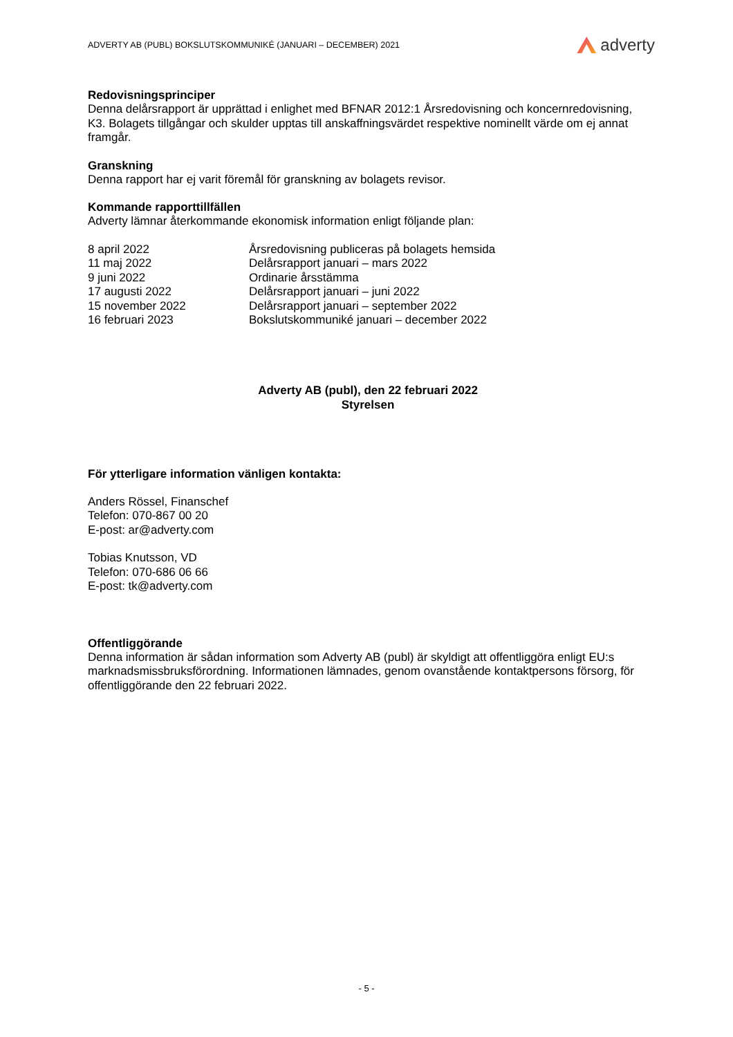ADVERTY AB (PUBL) BOKSLUTSKOMMUNIKÉ (JANUARI – DECEMBER) 2021 adverty
Redovisningsprinciper
Denna delårsrapport är upprättad i enlighet med BFNAR 2012:1 Årsredovisning och koncernredovisning, K3. Bolagets tillgångar och skulder upptas till anskaffningsvärdet respektive nominellt värde om ej annat framgår.
Granskning
Denna rapport har ej varit föremål för granskning av bolagets revisor.
Kommande rapporttillfällen
Adverty lämnar återkommande ekonomisk information enligt följande plan:
| 8 april 2022 | Årsredovisning publiceras på bolagets hemsida |
| 11 maj 2022 | Delårsrapport januari – mars 2022 |
| 9 juni 2022 | Ordinarie årsstämma |
| 17 augusti 2022 | Delårsrapport januari – juni 2022 |
| 15 november 2022 | Delårsrapport januari – september 2022 |
| 16 februari 2023 | Bokslutskommuniké januari – december 2022 |
Adverty AB (publ), den 22 februari 2022
Styrelsen
För ytterligare information vänligen kontakta:
Anders Rössel, Finanschef
Telefon: 070-867 00 20
E-post: ar@adverty.com
Tobias Knutsson, VD
Telefon: 070-686 06 66
E-post: tk@adverty.com
Offentliggörande
Denna information är sådan information som Adverty AB (publ) är skyldigt att offentliggöra enligt EU:s marknadsmissbruksförordning. Informationen lämnades, genom ovanstående kontaktpersons försorg, för offentliggörande den 22 februari 2022.
- 5 -